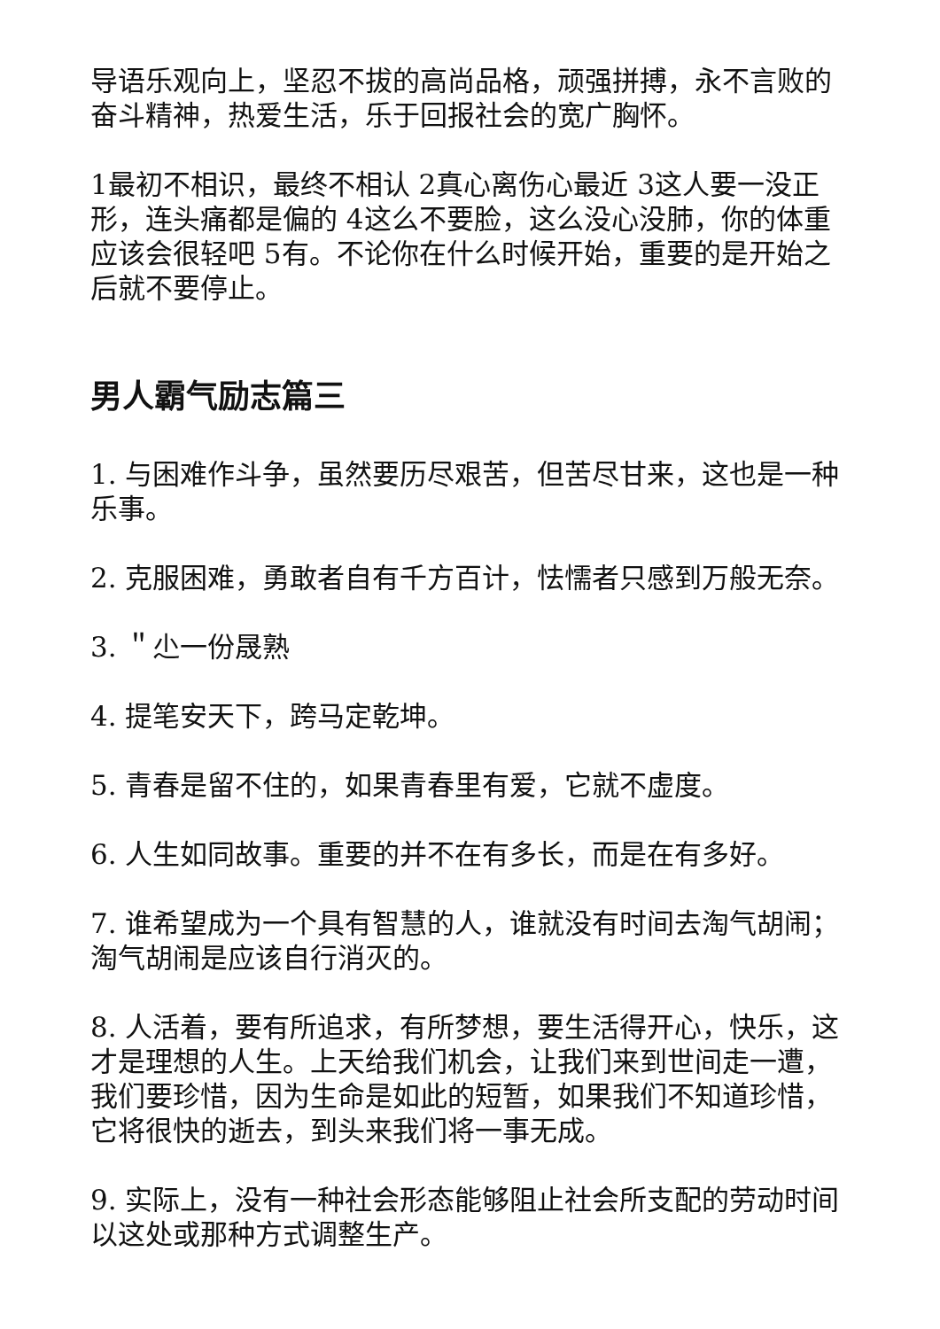导语乐观向上，坚忍不拔的高尚品格，顽强拼搏，永不言败的奋斗精神，热爱生活，乐于回报社会的宽广胸怀。
1最初不相识，最终不相认 2真心离伤心最近 3这人要一没正形，连头痛都是偏的 4这么不要脸，这么没心没肺，你的体重应该会很轻吧 5有。不论你在什么时候开始，重要的是开始之后就不要停止。
男人霸气励志篇三
1. 与困难作斗争，虽然要历尽艰苦，但苦尽甘来，这也是一种乐事。
2. 克服困难，勇敢者自有千方百计，怯懦者只感到万般无奈。
3. ＂尐一份晟熟
4. 提笔安天下，跨马定乾坤。
5. 青春是留不住的，如果青春里有爱，它就不虚度。
6. 人生如同故事。重要的并不在有多长，而是在有多好。
7. 谁希望成为一个具有智慧的人，谁就没有时间去淘气胡闹；淘气胡闹是应该自行消灭的。
8. 人活着，要有所追求，有所梦想，要生活得开心，快乐，这才是理想的人生。上天给我们机会，让我们来到世间走一遭，我们要珍惜，因为生命是如此的短暂，如果我们不知道珍惜，它将很快的逝去，到头来我们将一事无成。
9. 实际上，没有一种社会形态能够阻止社会所支配的劳动时间以这处或那种方式调整生产。